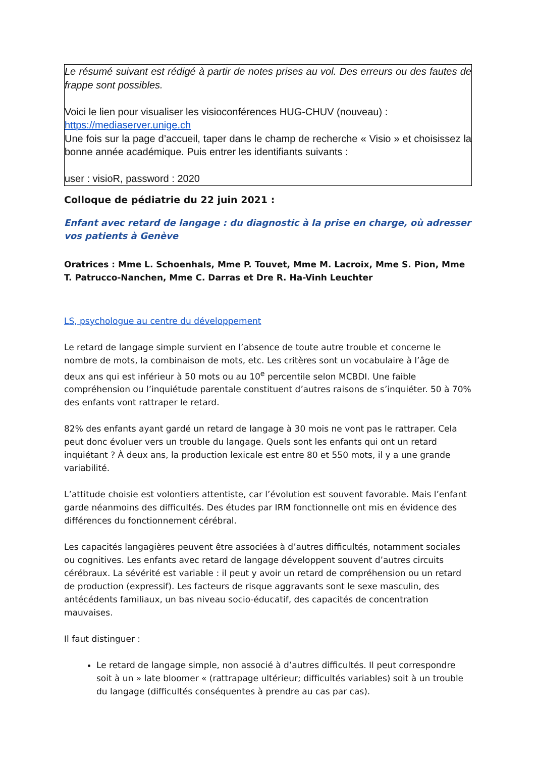Le résumé suivant est rédigé à partir de notes prises au vol. Des erreurs ou des fautes de frappe sont possibles.
Voici le lien pour visualiser les visioconférences HUG-CHUV (nouveau) :
https://mediaserver.unige.ch
Une fois sur la page d’accueil, taper dans le champ de recherche « Visio » et choisissez la bonne année académique. Puis entrer les identifiants suivants :
user : visioR, password : 2020
Colloque de pédiatrie du 22 juin 2021 :
Enfant avec retard de langage : du diagnostic à la prise en charge, où adresser vos patients à Genève
Oratrices : Mme L. Schoenhals, Mme P. Touvet, Mme M. Lacroix, Mme S. Pion, Mme T. Patrucco-Nanchen, Mme C. Darras et Dre R. Ha-Vinh Leuchter
LS, psychologue au centre du développement
Le retard de langage simple survient en l’absence de toute autre trouble et concerne le nombre de mots, la combinaison de mots, etc. Les critères sont un vocabulaire à l’âge de deux ans qui est inférieur à 50 mots ou au 10<sup>e</sup> percentile selon MCBDI. Une faible compréhension ou l’inquiétude parentale constituent d’autres raisons de s’inquiéter. 50 à 70% des enfants vont rattraper le retard.
82% des enfants ayant gardé un retard de langage à 30 mois ne vont pas le rattraper. Cela peut donc évoluer vers un trouble du langage. Quels sont les enfants qui ont un retard inquiétant ? À deux ans, la production lexicale est entre 80 et 550 mots, il y a une grande variabilité.
L’attitude choisie est volontiers attentiste, car l’évolution est souvent favorable. Mais l’enfant garde néanmoins des difficultés. Des études par IRM fonctionnelle ont mis en évidence des différences du fonctionnement cérébral.
Les capacités langagières peuvent être associées à d’autres difficultés, notamment sociales ou cognitives. Les enfants avec retard de langage développent souvent d’autres circuits cérébraux. La sévérité est variable : il peut y avoir un retard de compréhension ou un retard de production (expressif). Les facteurs de risque aggravants sont le sexe masculin, des antécédents familiaux, un bas niveau socio-éducatif, des capacités de concentration mauvaises.
Il faut distinguer :
Le retard de langage simple, non associé à d’autres difficultés. Il peut correspondre soit à un » late bloomer « (rattrapage ultérieur; difficultés variables) soit à un trouble du langage (difficultés conséquentes à prendre au cas par cas).